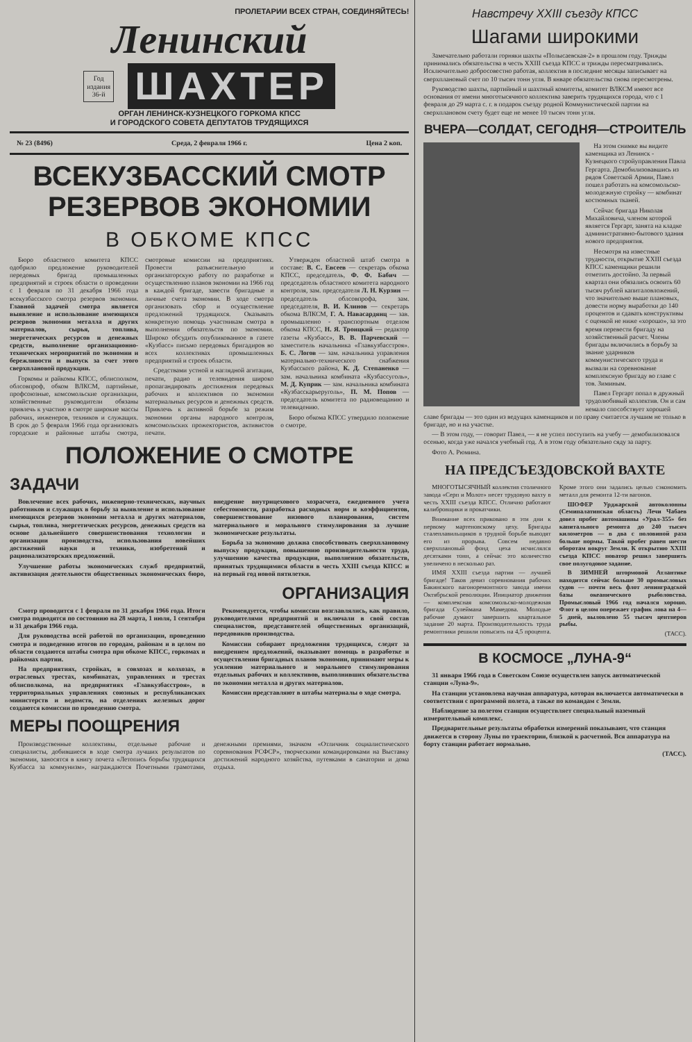ПРОЛЕТАРИИ ВСЕХ СТРАН, СОЕДИНЯЙТЕСЬ!
Ленинский
Год
издания
36-й
ШАХТЕР
ОРГАН ЛЕНИНСК-КУЗНЕЦКОГО ГОРКОМА КПСС
И ГОРОДСКОГО СОВЕТА ДЕПУТАТОВ ТРУДЯЩИХСЯ
№ 23 (8496) Среда, 2 февраля 1966 г. Цена 2 коп.
ВСЕКУЗБАССКИЙ СМОТР
РЕЗЕРВОВ ЭКОНОМИИ
В ОБКОМЕ КПСС
Бюро областного комитета КПСС одобрило предложение руководителей передовых бригад промышленных предприятий и строек области о проведении с 1 февраля по 31 декабря 1966 года всекузбасского смотра резервов экономии. Главной задачей смотра является выявление и использование имеющихся резервов экономии металла и других материалов, сырья, топлива, энергетических ресурсов и денежных средств, выполнение организационно-технических мероприятий по экономии и бережливости и выпуск за счет этого сверхплановой продукции.
Горкомы и райкомы КПСС, облисполком, облсовпроф, обком ВЛКСМ, партийные, профсоюзные, комсомольские организации, хозяйственные руководители обязаны привлечь к участию в смотре широкие массы рабочих, инженеров, техников и служащих. В срок до 5 февраля 1966 года организовать городские и районные штабы смотра, смотровые комиссии на предприятиях. Провести разъяснительную и организаторскую работу по разработке и осуществлению планов экономии на 1966 год в каждой бригаде, завести бригадные и личные счета экономии. В ходе смотра организовать сбор и осуществление предложений трудящихся. Оказывать конкретную помощь участникам смотра в выполнении обязательств по экономии. Широко обсудить опубликованное в газете «Кузбасс» письмо передовых бригадиров во всех коллективах промышленных предприятий и строек области.
Средствами устной и наглядной агитации, печати, радио и телевидения широко пропагандировать достижения передовых рабочих и коллективов по экономии материальных ресурсов и денежных средств. Привлечь к активной борьбе за режим экономии органы народного контроля, комсомольских прожекториcтов, активистов печати.
Утвержден областной штаб смотра в составе: В. С. Евсеев — секретарь обкома КПСС, председатель, Ф. Ф. Бабич — председатель областного комитета народного контроля, зам. председателя Л. Н. Курзин — председатель облсовпрофа, зам. председателя, В. И. Клинов — секретарь обкома ВЛКСМ, Г. А. Навасардянц — зав. промышленно - транспортным отделом обкома КПСС, Н. Я. Троицкий — редактор газеты «Кузбасс», В. В. Парчевский — заместитель начальника «Главкузбасстроя». Б. С. Логов — зам. начальника управления материально-технического снабжения Кузбасского района, К. Д. Степаненко — зам. начальника комбината «Кузбассуголь», М. Д. Куприк — зам. начальника комбината «Кузбасскарьеруголь», П. М. Попов — председатель комитета по радиовещанию и телевидению.
Бюро обкома КПСС утвердило положение о смотре.
ПОЛОЖЕНИЕ О СМОТРЕ
ЗАДАЧИ
Вовлечение всех рабочих, инженерно-технических, научных работников и служащих в борьбу за выявление и использование имеющихся резервов экономии металла и других материалов, сырья, топлива, энергетических ресурсов, денежных средств на основе дальнейшего совершенствования технологии и организации производства, использования новейших достижений науки и техники, изобретений и рационализаторских предложений.
Улучшение работы экономических служб предприятий, активизация деятельности общественных экономических бюро, внедрение внутрицехового хозрасчета, ежедневного учета себестоимости, разработка расходных норм и коэффициентов, совершенствование низового планирования, систем материального и морального стимулирования за лучшие экономические результаты.
Борьба за экономию должна способствовать сверхплановому выпуску продукции, повышению производительности труда, улучшению качества продукции, выполнению обязательств, принятых трудящимися области в честь XXIII съезда КПСС и на первый год новой пятилетки.
ОРГАНИЗАЦИЯ
Смотр проводится с 1 февраля по 31 декабря 1966 года. Итоги смотра подводятся по состоянию на 28 марта, 1 июля, 1 сентября и 31 декабря 1966 года.
Для руководства всей работой по организации, проведению смотра и подведению итогов по городам, районам и в целом по области создаются штабы смотра при обкоме КПСС, горкомах и райкомах партии.
На предприятиях, стройках, в совхозах и колхозах, в отраслевых трестах, комбинатах, управлениях и трестах облисполкома, на предприятиях «Главкузбасстроя», в территориальных управлениях союзных и республиканских министерств и ведомств, на отделениях железных дорог создаются комиссии по проведению смотра.
Рекомендуется, чтобы комиссии возглавлялись, как правило, руководителями предприятий и включали в свой состав специалистов, представителей общественных организаций, передовиков производства.
Комиссии собирают предложения трудящихся, следят за внедрением предложений, оказывают помощь в разработке и осуществлении бригадных планов экономии, принимают меры к усилению материального и морального стимулирования отдельных рабочих и коллективов, выполнивших обязательства по экономии металла и других материалов.
Комиссии представляют в штабы материалы о ходе смотра.
МЕРЫ ПООЩРЕНИЯ
Производственные коллективы, отдельные рабочие и специалисты, добившиеся в ходе смотра лучших результатов по экономии, заносятся в книгу почета «Летопись борьбы трудящихся Кузбасса за коммунизм», награждаются Почетными грамотами, денежными премиями, значком «Отличник социалистического соревнования РСФСР», творческими командировками на Выставку достижений народного хозяйства, путевками в санатории и дома отдыха.
Навстречу XXIII съезду КПСС
Шагами широкими
Замечательно работали горняки шахты «Полысаевская-2» в прошлом году. Трижды принимались обязательства в честь XXIII съезда КПСС и трижды пересматривались. Исключительно добросовестно работая, коллектив в последние месяцы записывает на сверхплановый счет по 10 тысяч тонн угля. В январе обязательства снова пересмотрены.
Руководство шахты, партийный и шахтный комитеты, комитет ВЛКСМ имеют все основания от имени многотысячного коллектива заверить трудящихся города, что с 1 февраля до 29 марта с. г. в подарок съезду родной Коммунистической партии на сверхплановом счету будет еще не менее 10 тысяч тонн угля.
ВЧЕРА—СОЛДАТ, СЕГОДНЯ—СТРОИТЕЛЬ
На этом снимке вы видите каменщика из Ленинск - Кузнецкого стройуправления Павла Гергарта. Демобилизовавшись из рядов Советской Армии, Павел пошел работать на комсомольско-молодежную стройку — комбинат костюмных тканей.
Сейчас бригада Николая Михайловича, членом которой является Гергарт, занята на кладке административно-бытового здания нового предприятия.
Несмотря на известные трудности, открытие XXIII съезда КПСС каменщики решили отметить достойно. За первый квартал они обязались освоить 60 тысяч рублей капиталовложений, что значительно выше плановых, довести норму выработки до 140 процентов и сдавать конструктивы с оценкой не ниже «хорошо», за это время перевести бригаду на хозяйственный расчет. Члены бригады включились в борьбу за звание ударников коммунистического труда и вызвали на соревнование комплексную бригаду во главе с тов. Зиминым.
Павел Гергарт попал в дружный трудолюбивый коллектив. Он и сам немало способствует хорошей славе бригады — это один из ведущих каменщиков и по праву считается лучшим не только в бригаде, но и на участке.
— В этом году, — говорит Павел, — я не успел поступить на учебу — демобилизовался осенью, когда уже начался учебный год. А в этом году обязательно сяду за парту.
Фото А. Рюмина.
НА ПРЕДСЪЕЗДОВСКОЙ ВАХТЕ
МНОГОТЫСЯЧНЫЙ коллектив столичного завода «Серп и Молот» несет трудовую вахту в честь XXIII съезда КПСС. Отлично работают калибровщики и прокатчики.
Внимание всех приковано в эти дни к первому мартеновскому цеху. Бригады сталеплавильщиков в трудной борьбе выводят его из прорыва. Совсем недавно сверхплановый фонд цеха исчислялся десятками тонн, а сейчас это количество увеличено в несколько раз.
ИМЯ XXIII съезда партии — лучшей бригаде! Таков девиз соревнования рабочих Бакинского вагоноремонтного завода имени Октябрьской революции. Инициатор движения — комплексная комсомольско-молодежная бригада Сулеймана Мамедова. Молодые рабочие думают завершить квартальное задание 20 марта. Производительность труда ремонтники решили повысить на 4,5 процента. Кроме этого они задались целью сэкономить металл для ремонта 12-ти вагонов.
ШОФЕР Урджарской автоколонны (Семипалатинская область) Лечи Чабаев довел пробег автомашины «Урал-355» без капитального ремонта до 240 тысяч километров — в два с половиной раза больше нормы. Такой пробег равен шести оборотам вокруг Земли. К открытию XXIII съезда КПСС новатор решил завершить свое полугодовое задание.
В ЗИМНЕЙ штормовой Атлантике находится сейчас больше 30 промысловых судов — почти весь флот ленинградской базы океанического рыболовства. Промысловый 1966 год начался хорошо. Флот в целом опережает график лова на 4—5 дней, выловлено 55 тысяч центнеров рыбы.
(ТАСС).
В КОСМОСЕ „ЛУНА-9“
31 января 1966 года в Советском Союзе осуществлен запуск автоматической станции «Луна-9».
На станции установлена научная аппаратура, которая включается автоматически в соответствии с программой полета, а также по командам с Земли.
Наблюдение за полетом станции осуществляет специальный наземный измерительный комплекс.
Предварительные результаты обработки измерений показывают, что станция движется в сторону Луны по траектории, близкой к расчетной. Вся аппаратура на борту станции работает нормально.
(ТАСС).